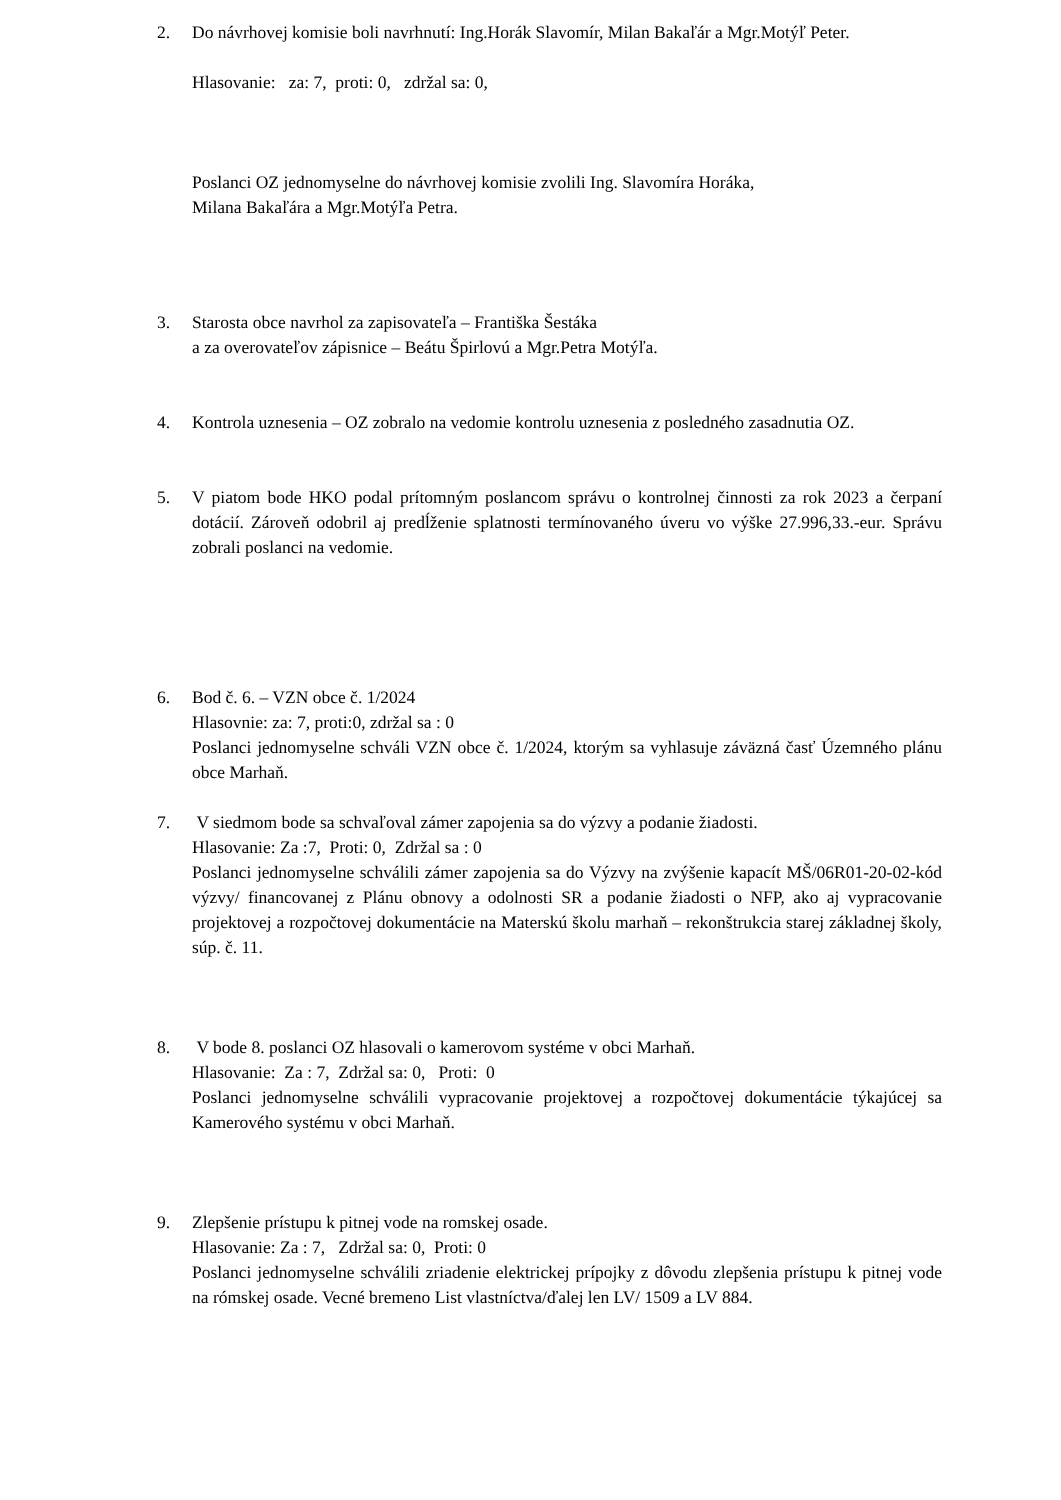2.
Do návrhovej komisie boli navrhnutí: Ing.Horák Slavomír, Milan Bakaľár a Mgr.Motýľ Peter.
Hlasovanie: za: 7, proti: 0, zdržal sa: 0,
Poslanci OZ jednomyselne do návrhovej komisie zvolili Ing. Slavomíra Horáka,
Milana Bakaľára a Mgr.Motýľa Petra.
3.
Starosta obce navrhol za zapisovateľa – Františka Šestáka
a za overovateľov zápisnice – Beátu Špirlovú a Mgr.Petra Motýľa.
4.
Kontrola uznesenia – OZ zobralo na vedomie kontrolu uznesenia z posledného zasadnutia OZ.
5.
V piatom bode HKO podal prítomným poslancom správu o kontrolnej činnosti za rok 2023 a čerpaní dotácií. Zároveň odobril aj predĺženie splatnosti termínovaného úveru vo výške 27.996,33.-eur. Správu zobrali poslanci na vedomie.
6.
Bod č. 6. – VZN obce č. 1/2024
Hlasovnie: za: 7, proti:0, zdržal sa : 0
Poslanci jednomyselne schváli VZN obce č. 1/2024, ktorým sa vyhlasuje záväzná časť Územného plánu obce Marhaň.
7.
V siedmom bode sa schvaľoval zámer zapojenia sa do výzvy a podanie žiadosti.
Hlasovanie: Za :7, Proti: 0, Zdržal sa : 0
Poslanci jednomyselne schválili zámer zapojenia sa do Výzvy na zvýšenie kapacít MŠ/06R01-20-02-kód výzvy/ financovanej z Plánu obnovy a odolnosti SR a podanie žiadosti o NFP, ako aj vypracovanie projektovej a rozpočtovej dokumentácie na Materskú školu marhaň – rekonštrukcia starej základnej školy, súp. č. 11.
8.
V bode 8. poslanci OZ hlasovali o kamerovom systéme v obci Marhaň.
Hlasovanie: Za : 7, Zdržal sa: 0, Proti: 0
Poslanci jednomyselne schválili vypracovanie projektovej a rozpočtovej dokumentácie týkajúcej sa Kamerového systému v obci Marhaň.
9.
Zlepšenie prístupu k pitnej vode na romskej osade.
Hlasovanie: Za : 7, Zdržal sa: 0, Proti: 0
Poslanci jednomyselne schválili zriadenie elektrickej prípojky z dôvodu zlepšenia prístupu k pitnej vode na rómskej osade. Vecné bremeno List vlastníctva/ďalej len LV/ 1509 a LV 884.